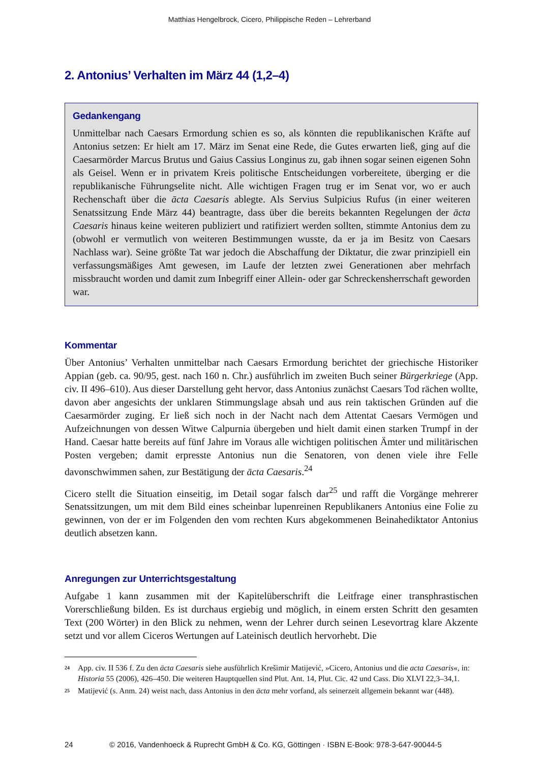Matthias Hengelbrock, Cicero, Philippische Reden – Lehrerband
2. Antonius’ Verhalten im März 44 (1,2–4)
Gedankengang
Unmittelbar nach Caesars Ermordung schien es so, als könnten die republikanischen Kräfte auf Antonius setzen: Er hielt am 17. März im Senat eine Rede, die Gutes erwarten ließ, ging auf die Caesarmörder Marcus Brutus und Gaius Cassius Longinus zu, gab ihnen sogar seinen eigenen Sohn als Geisel. Wenn er in privatem Kreis politische Entscheidungen vorbereitete, überging er die republikanische Führungselite nicht. Alle wichtigen Fragen trug er im Senat vor, wo er auch Rechenschaft über die ācta Caesaris ablegte. Als Servius Sulpicius Rufus (in einer weiteren Senatssitzung Ende März 44) beantragte, dass über die bereits bekannten Regelungen der ācta Caesaris hinaus keine weiteren publiziert und ratifiziert werden sollten, stimmte Antonius dem zu (obwohl er vermutlich von weiteren Bestimmungen wusste, da er ja im Besitz von Caesars Nachlass war). Seine größte Tat war jedoch die Abschaffung der Diktatur, die zwar prinzipiell ein verfassungsmäßiges Amt gewesen, im Laufe der letzten zwei Generationen aber mehrfach missbraucht worden und damit zum Inbegriff einer Allein- oder gar Schreckensherrschaft geworden war.
Kommentar
Über Antonius’ Verhalten unmittelbar nach Caesars Ermordung berichtet der griechische Historiker Appian (geb. ca. 90/95, gest. nach 160 n. Chr.) ausführlich im zweiten Buch seiner Bürgerkriege (App. civ. II 496–610). Aus dieser Darstellung geht hervor, dass Antonius zunächst Caesars Tod rächen wollte, davon aber angesichts der unklaren Stimmungslage absah und aus rein taktischen Gründen auf die Caesarmörder zuging. Er ließ sich noch in der Nacht nach dem Attentat Caesars Vermögen und Aufzeichnungen von dessen Witwe Calpurnia übergeben und hielt damit einen starken Trumpf in der Hand. Caesar hatte bereits auf fünf Jahre im Voraus alle wichtigen politischen Ämter und militärischen Posten vergeben; damit erpresste Antonius nun die Senatoren, von denen viele ihre Felle davonschwimmen sahen, zur Bestätigung der ācta Caesaris.<sup>24</sup>
Cicero stellt die Situation einseitig, im Detail sogar falsch dar<sup>25</sup> und rafft die Vorgänge mehrerer Senatssitzungen, um mit dem Bild eines scheinbar lupenreinen Republikaners Antonius eine Folie zu gewinnen, von der er im Folgenden den vom rechten Kurs abgekommenen Beinahediktator Antonius deutlich absetzen kann.
Anregungen zur Unterrichtsgestaltung
Aufgabe 1 kann zusammen mit der Kapitelüberschrift die Leitfrage einer transphrastischen Vorerschließung bilden. Es ist durchaus ergiebig und möglich, in einem ersten Schritt den gesamten Text (200 Wörter) in den Blick zu nehmen, wenn der Lehrer durch seinen Lesevortrag klare Akzente setzt und vor allem Ciceros Wertungen auf Lateinisch deutlich hervorhebt. Die
<sup>24</sup> App. civ. II 536 f. Zu den ācta Caesaris siehe ausführlich Krešimir Matijević, »Cicero, Antonius und die acta Caesaris«, in: Historia 55 (2006), 426–450. Die weiteren Hauptquellen sind Plut. Ant. 14, Plut. Cic. 42 und Cass. Dio XLVI 22,3–34,1.
<sup>25</sup> Matijević (s. Anm. 24) weist nach, dass Antonius in den ācta mehr vorfand, als seinerzeit allgemein bekannt war (448).
24 © 2016, Vandenhoeck & Ruprecht GmbH & Co. KG, Göttingen · ISBN E-Book: 978-3-647-90044-5